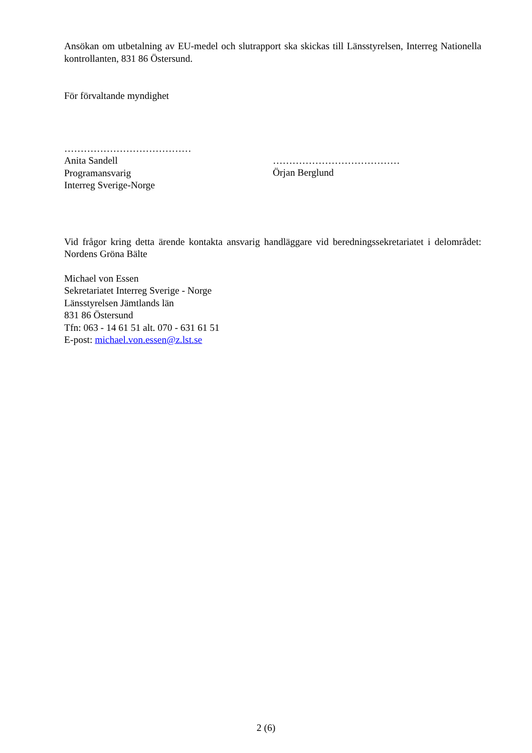Ansökan om utbetalning av EU-medel och slutrapport ska skickas till Länsstyrelsen, Interreg Nationella kontrollanten, 831 86 Östersund.
För förvaltande myndighet
…………………………………
Anita Sandell
Programansvarig
Interreg Sverige-Norge
…………………………………
Örjan Berglund
Vid frågor kring detta ärende kontakta ansvarig handläggare vid beredningssekretariatet i delområdet: Nordens Gröna Bälte
Michael von Essen
Sekretariatet Interreg Sverige - Norge
Länsstyrelsen Jämtlands län
831 86 Östersund
Tfn: 063 - 14 61 51 alt. 070 - 631 61 51
E-post: michael.von.essen@z.lst.se
2 (6)